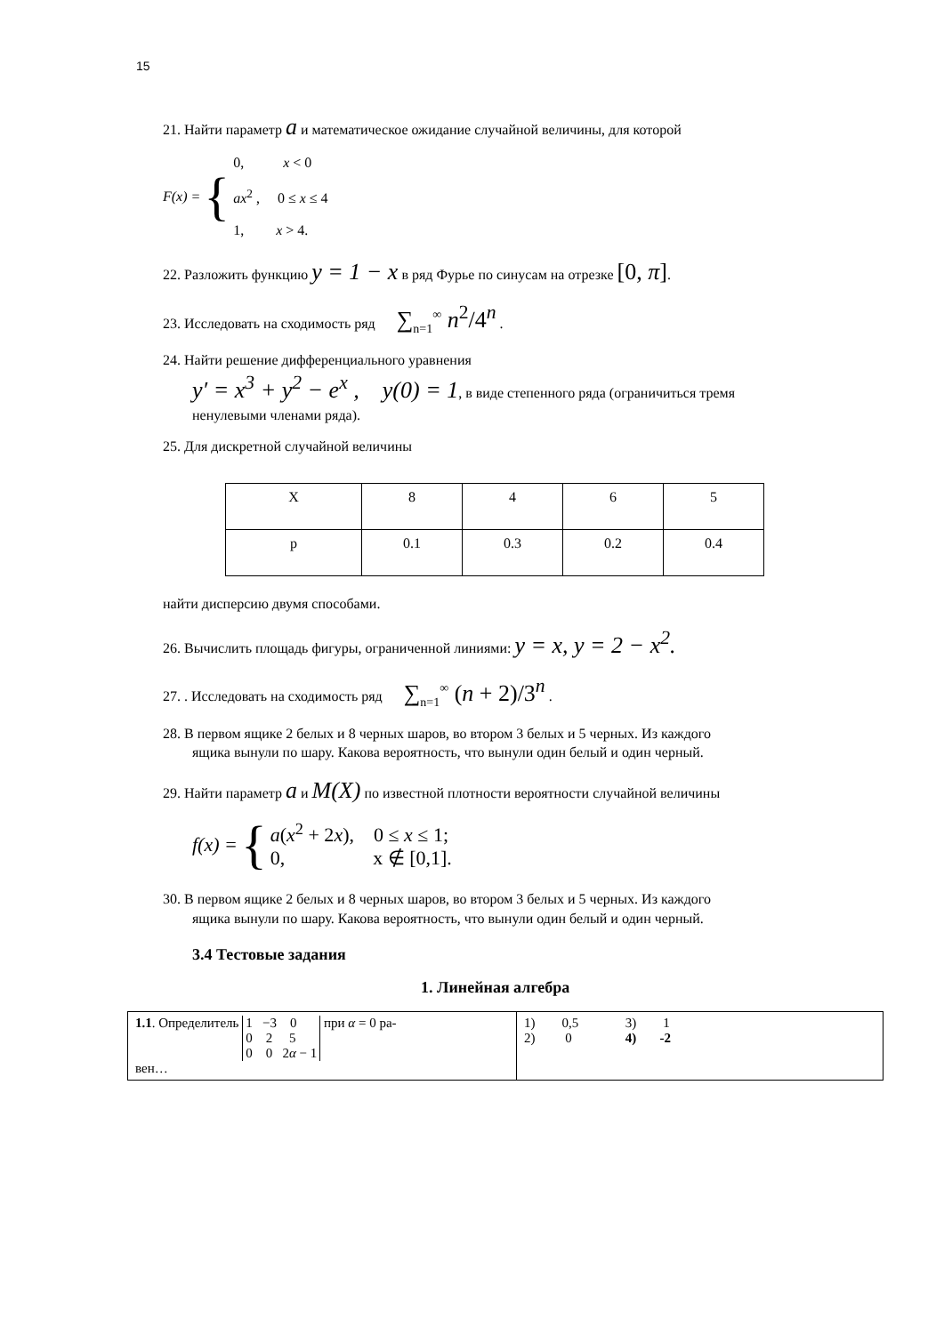15
21. Найти параметр a и математическое ожидание случайной величины, для которой
F(x) = {
0, x < 0
ax<sup>2</sup> , 0 ≤ x ≤ 4
1, x > 4.
22. Разложить функцию y = 1 − x в ряд Фурье по синусам на отрезке [0, π].
23. Исследовать на сходимость ряд ∑<sub>n=1</sub><sup>∞</sup> n<sup>2</sup>/4<sup>n</sup> .
24. Найти решение дифференциального уравнения
y′ = x<sup>3</sup> + y<sup>2</sup> − e<sup>x</sup> , y(0) = 1, в виде степенного ряда (ограничиться тремя
ненулевыми членами ряда).
25. Для дискретной случайной величины
| X | 8 | 4 | 6 | 5 |
| p | 0.1 | 0.3 | 0.2 | 0.4 |
найти дисперсию двумя способами.
26. Вычислить площадь фигуры, ограниченной линиями: y = x, y = 2 − x<sup>2</sup>.
27. . Исследовать на сходимость ряд ∑<sub>n=1</sub><sup>∞</sup> (n + 2)/3<sup>n</sup> .
28. В первом ящике 2 белых и 8 черных шаров, во втором 3 белых и 5 черных. Из каждого
ящика вынули по шару. Какова вероятность, что вынули один белый и один черный.
29. Найти параметр a и M(X) по известной плотности вероятности случайной величины
f(x) = {
a(x<sup>2</sup> + 2x), 0 ≤ x ≤ 1;
0, x ∉ [0,1].
30. В первом ящике 2 белых и 8 черных шаров, во втором 3 белых и 5 черных. Из каждого
ящика вынули по шару. Какова вероятность, что вынули один белый и один черный.
3.4 Тестовые задания
1. Линейная алгебра
| 1.1 . Определитель 1 −3 0 0 2 5 0 0 2 α − 1 при α = 0 ра- вен… | 1) 0,5 3) 1 2) 0 4) -2 |